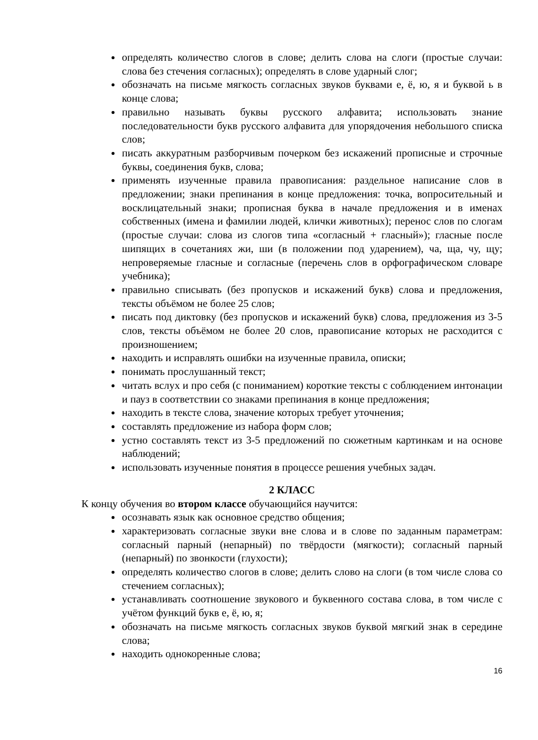определять количество слогов в слове; делить слова на слоги (простые случаи: слова без стечения согласных); определять в слове ударный слог;
обозначать на письме мягкость согласных звуков буквами е, ё, ю, я и буквой ь в конце слова;
правильно называть буквы русского алфавита; использовать знание последовательности букв русского алфавита для упорядочения небольшого списка слов;
писать аккуратным разборчивым почерком без искажений прописные и строчные буквы, соединения букв, слова;
применять изученные правила правописания: раздельное написание слов в предложении; знаки препинания в конце предложения: точка, вопросительный и восклицательный знаки; прописная буква в начале предложения и в именах собственных (имена и фамилии людей, клички животных); перенос слов по слогам (простые случаи: слова из слогов типа «согласный + гласный»); гласные после шипящих в сочетаниях жи, ши (в положении под ударением), ча, ща, чу, щу; непроверяемые гласные и согласные (перечень слов в орфографическом словаре учебника);
правильно списывать (без пропусков и искажений букв) слова и предложения, тексты объёмом не более 25 слов;
писать под диктовку (без пропусков и искажений букв) слова, предложения из 3-5 слов, тексты объёмом не более 20 слов, правописание которых не расходится с произношением;
находить и исправлять ошибки на изученные правила, описки;
понимать прослушанный текст;
читать вслух и про себя (с пониманием) короткие тексты с соблюдением интонации и пауз в соответствии со знаками препинания в конце предложения;
находить в тексте слова, значение которых требует уточнения;
составлять предложение из набора форм слов;
устно составлять текст из 3-5 предложений по сюжетным картинкам и на основе наблюдений;
использовать изученные понятия в процессе решения учебных задач.
2 КЛАСС
К концу обучения во втором классе обучающийся научится:
осознавать язык как основное средство общения;
характеризовать согласные звуки вне слова и в слове по заданным параметрам: согласный парный (непарный) по твёрдости (мягкости); согласный парный (непарный) по звонкости (глухости);
определять количество слогов в слове; делить слово на слоги (в том числе слова со стечением согласных);
устанавливать соотношение звукового и буквенного состава слова, в том числе с учётом функций букв е, ё, ю, я;
обозначать на письме мягкость согласных звуков буквой мягкий знак в середине слова;
находить однокоренные слова;
16